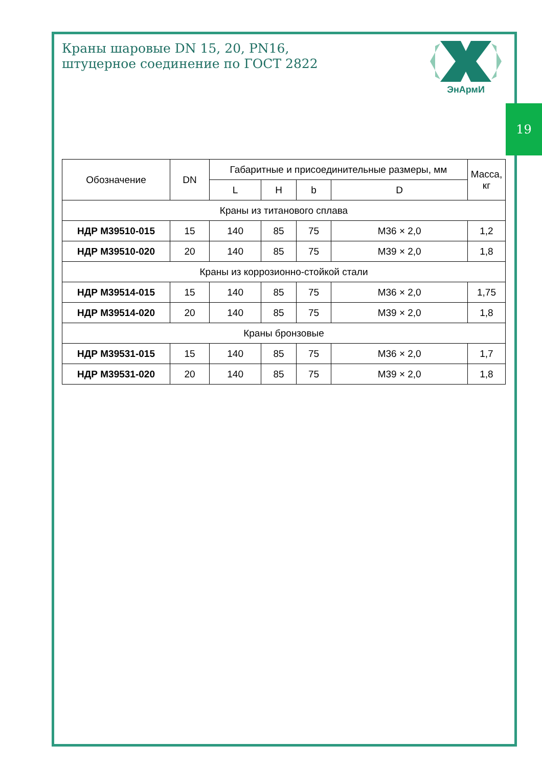19
Краны шаровые DN 15, 20, PN16,
штуцерное соединение по ГОСТ 2822
ЭнАрмИ
| Обозначение | DN | Габаритные и присоединительные размеры, мм | | | | Масса, кг |
| --- | --- | --- | --- | --- | --- | --- |
| | | L | H | b | D | |
| Краны из титанового сплава | | | | | | |
| НДР М39510-015 | 15 | 140 | 85 | 75 | М36 × 2,0 | 1,2 |
| НДР М39510-020 | 20 | 140 | 85 | 75 | М39 × 2,0 | 1,8 |
| Краны из коррозионно-стойкой стали | | | | | | |
| НДР М39514-015 | 15 | 140 | 85 | 75 | М36 × 2,0 | 1,75 |
| НДР М39514-020 | 20 | 140 | 85 | 75 | М39 × 2,0 | 1,8 |
| Краны бронзовые | | | | | | |
| НДР М39531-015 | 15 | 140 | 85 | 75 | М36 × 2,0 | 1,7 |
| НДР М39531-020 | 20 | 140 | 85 | 75 | М39 × 2,0 | 1,8 |